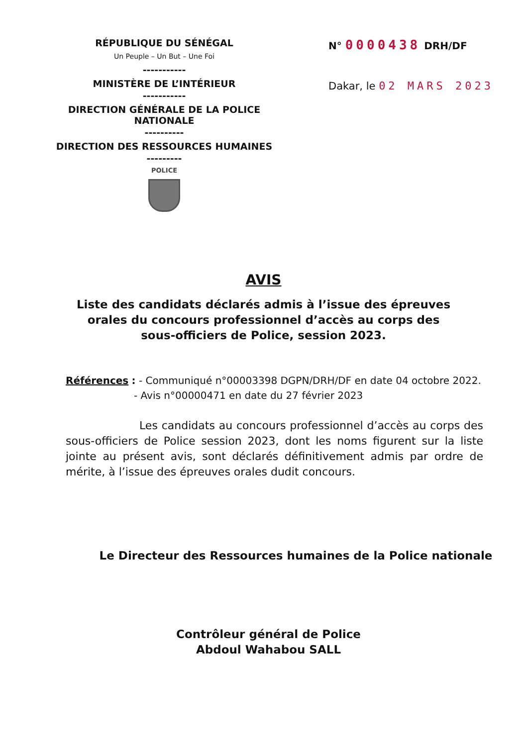RÉPUBLIQUE DU SÉNÉGAL
Un Peuple – Un But – Une Foi
-----------
MINISTÈRE DE L’INTÉRIEUR
-----------
DIRECTION GÉNÉRALE DE LA POLICE NATIONALE
----------
DIRECTION DES RESSOURCES HUMAINES
---------
POLICE
N° 0000438 DRH/DF
Dakar, le 02 MARS 2023
AVIS
Liste des candidats déclarés admis à l’issue des épreuves orales du concours professionnel d’accès au corps des sous-officiers de Police, session 2023.
Références : - Communiqué n°00003398 DGPN/DRH/DF en date 04 octobre 2022.
- Avis n°00000471 en date du 27 février 2023
Les candidats au concours professionnel d’accès au corps des sous-officiers de Police session 2023, dont les noms figurent sur la liste jointe au présent avis, sont déclarés définitivement admis par ordre de mérite, à l’issue des épreuves orales dudit concours.
Le Directeur des Ressources humaines de la Police nationale
Contrôleur général de Police
Abdoul Wahabou SALL